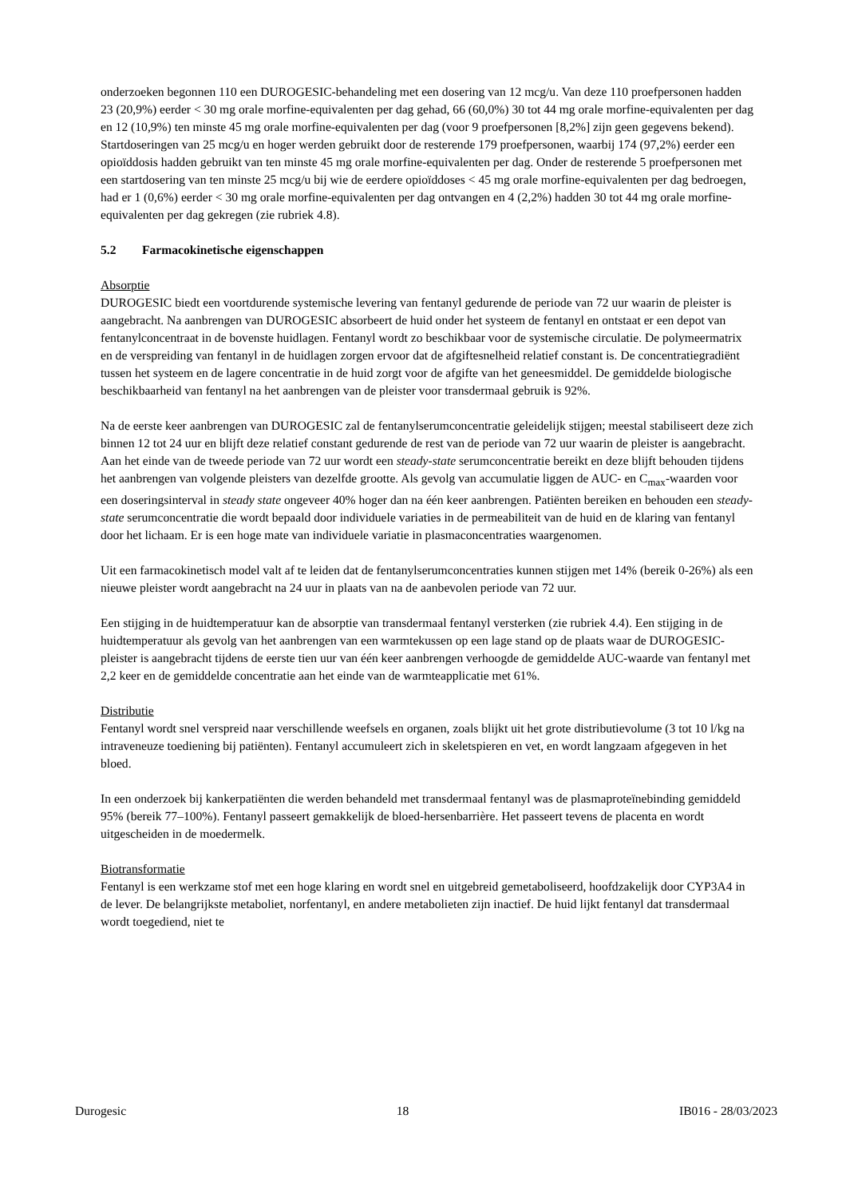onderzoeken begonnen 110 een DUROGESIC-behandeling met een dosering van 12 mcg/u. Van deze 110 proefpersonen hadden 23 (20,9%) eerder < 30 mg orale morfine-equivalenten per dag gehad, 66 (60,0%) 30 tot 44 mg orale morfine-equivalenten per dag en 12 (10,9%) ten minste 45 mg orale morfine-equivalenten per dag (voor 9 proefpersonen [8,2%] zijn geen gegevens bekend). Startdoseringen van 25 mcg/u en hoger werden gebruikt door de resterende 179 proefpersonen, waarbij 174 (97,2%) eerder een opioïddosis hadden gebruikt van ten minste 45 mg orale morfine-equivalenten per dag. Onder de resterende 5 proefpersonen met een startdosering van ten minste 25 mcg/u bij wie de eerdere opioïddoses < 45 mg orale morfine-equivalenten per dag bedroegen, had er 1 (0,6%) eerder < 30 mg orale morfine-equivalenten per dag ontvangen en 4 (2,2%) hadden 30 tot 44 mg orale morfine-equivalenten per dag gekregen (zie rubriek 4.8).
5.2 Farmacokinetische eigenschappen
Absorptie
DUROGESIC biedt een voortdurende systemische levering van fentanyl gedurende de periode van 72 uur waarin de pleister is aangebracht. Na aanbrengen van DUROGESIC absorbeert de huid onder het systeem de fentanyl en ontstaat er een depot van fentanylconcentraat in de bovenste huidlagen. Fentanyl wordt zo beschikbaar voor de systemische circulatie. De polymeermatrix en de verspreiding van fentanyl in de huidlagen zorgen ervoor dat de afgiftesnelheid relatief constant is. De concentratiegradiënt tussen het systeem en de lagere concentratie in de huid zorgt voor de afgifte van het geneesmiddel. De gemiddelde biologische beschikbaarheid van fentanyl na het aanbrengen van de pleister voor transdermaal gebruik is 92%.
Na de eerste keer aanbrengen van DUROGESIC zal de fentanylserumconcentratie geleidelijk stijgen; meestal stabiliseert deze zich binnen 12 tot 24 uur en blijft deze relatief constant gedurende de rest van de periode van 72 uur waarin de pleister is aangebracht. Aan het einde van de tweede periode van 72 uur wordt een steady-state serumconcentratie bereikt en deze blijft behouden tijdens het aanbrengen van volgende pleisters van dezelfde grootte. Als gevolg van accumulatie liggen de AUC- en C<sub>max</sub>-waarden voor een doseringsinterval in steady state ongeveer 40% hoger dan na één keer aanbrengen. Patiënten bereiken en behouden een steady-state serumconcentratie die wordt bepaald door individuele variaties in de permeabiliteit van de huid en de klaring van fentanyl door het lichaam. Er is een hoge mate van individuele variatie in plasmaconcentraties waargenomen.
Uit een farmacokinetisch model valt af te leiden dat de fentanylserumconcentraties kunnen stijgen met 14% (bereik 0-26%) als een nieuwe pleister wordt aangebracht na 24 uur in plaats van na de aanbevolen periode van 72 uur.
Een stijging in de huidtemperatuur kan de absorptie van transdermaal fentanyl versterken (zie rubriek 4.4). Een stijging in de huidtemperatuur als gevolg van het aanbrengen van een warmtekussen op een lage stand op de plaats waar de DUROGESIC-pleister is aangebracht tijdens de eerste tien uur van één keer aanbrengen verhoogde de gemiddelde AUC-waarde van fentanyl met 2,2 keer en de gemiddelde concentratie aan het einde van de warmteapplicatie met 61%.
Distributie
Fentanyl wordt snel verspreid naar verschillende weefsels en organen, zoals blijkt uit het grote distributievolume (3 tot 10 l/kg na intraveneuze toediening bij patiënten). Fentanyl accumuleert zich in skeletspieren en vet, en wordt langzaam afgegeven in het bloed.
In een onderzoek bij kankerpatiënten die werden behandeld met transdermaal fentanyl was de plasmaproteïnebinding gemiddeld 95% (bereik 77–100%). Fentanyl passeert gemakkelijk de bloed-hersenbarrière. Het passeert tevens de placenta en wordt uitgescheiden in de moedermelk.
Biotransformatie
Fentanyl is een werkzame stof met een hoge klaring en wordt snel en uitgebreid gemetaboliseerd, hoofdzakelijk door CYP3A4 in de lever. De belangrijkste metaboliet, norfentanyl, en andere metabolieten zijn inactief. De huid lijkt fentanyl dat transdermaal wordt toegediend, niet te
Durogesic 18 IB016 - 28/03/2023